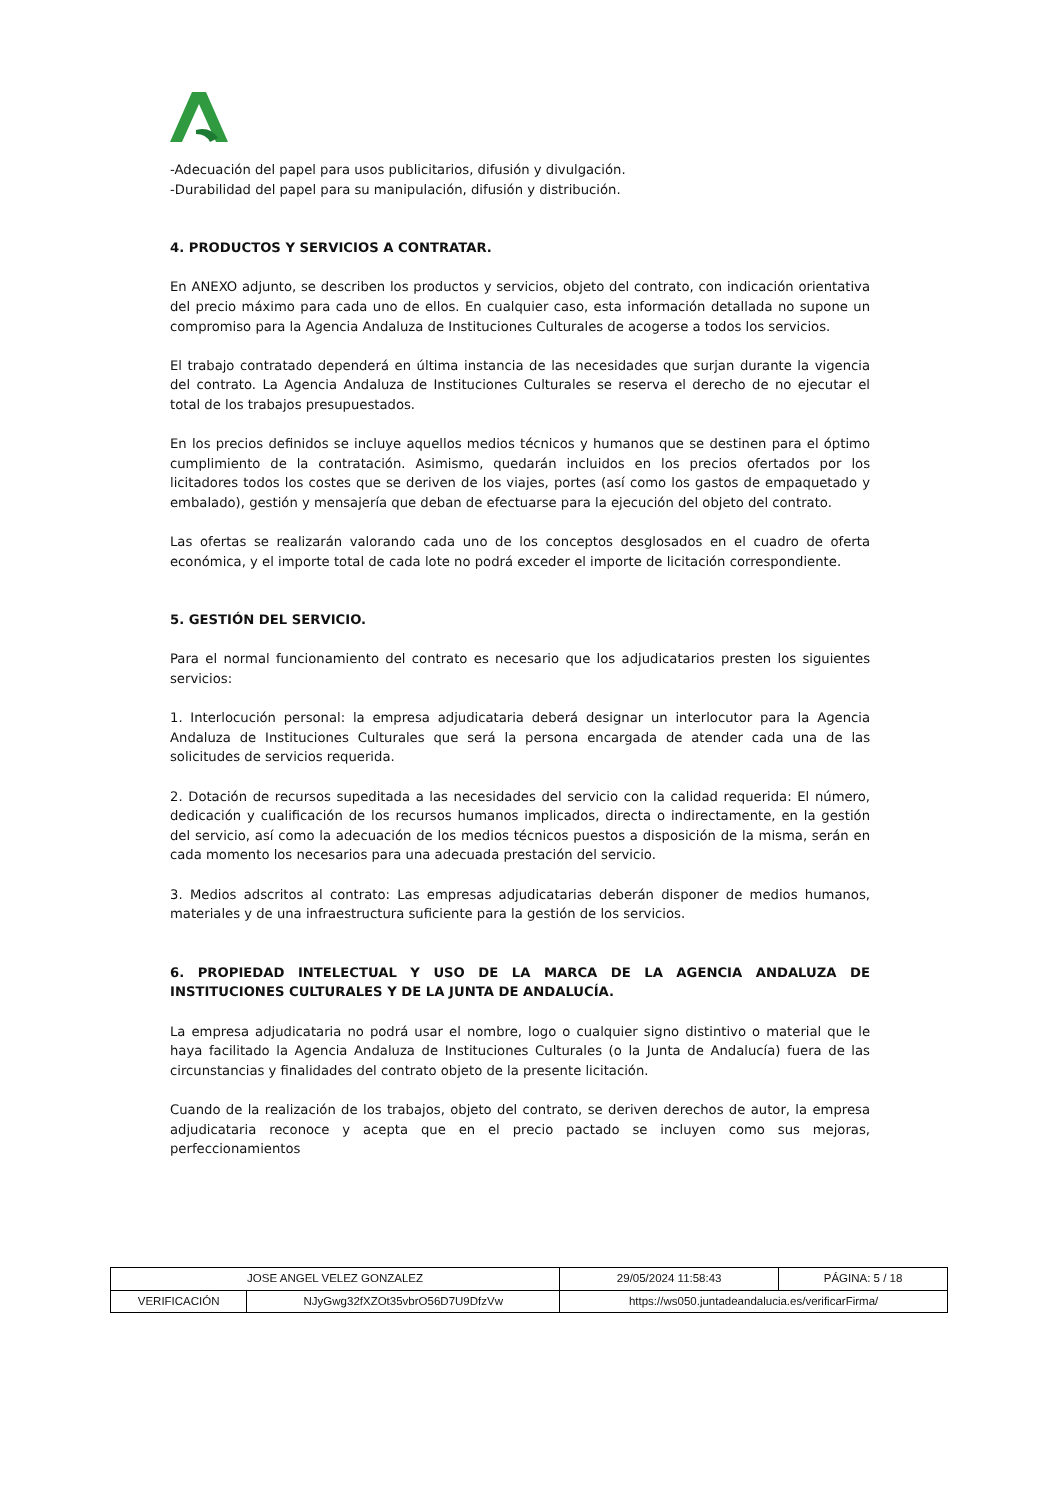-Adecuación del papel para usos publicitarios, difusión y divulgación.
-Durabilidad del papel para su manipulación, difusión y distribución.
4. PRODUCTOS Y SERVICIOS A CONTRATAR.
En ANEXO adjunto, se describen los productos y servicios, objeto del contrato, con indicación orientativa del precio máximo para cada uno de ellos. En cualquier caso, esta información detallada no supone un compromiso para la Agencia Andaluza de Instituciones Culturales de acogerse a todos los servicios.
El trabajo contratado dependerá en última instancia de las necesidades que surjan durante la vigencia del contrato. La Agencia Andaluza de Instituciones Culturales se reserva el derecho de no ejecutar el total de los trabajos presupuestados.
En los precios definidos se incluye aquellos medios técnicos y humanos que se destinen para el óptimo cumplimiento de la contratación. Asimismo, quedarán incluidos en los precios ofertados por los licitadores todos los costes que se deriven de los viajes, portes (así como los gastos de empaquetado y embalado), gestión y mensajería que deban de efectuarse para la ejecución del objeto del contrato.
Las ofertas se realizarán valorando cada uno de los conceptos desglosados en el cuadro de oferta económica, y el importe total de cada lote no podrá exceder el importe de licitación correspondiente.
5. GESTIÓN DEL SERVICIO.
Para el normal funcionamiento del contrato es necesario que los adjudicatarios presten los siguientes servicios:
1. Interlocución personal: la empresa adjudicataria deberá designar un interlocutor para la Agencia Andaluza de Instituciones Culturales que será la persona encargada de atender cada una de las solicitudes de servicios requerida.
2. Dotación de recursos supeditada a las necesidades del servicio con la calidad requerida: El número, dedicación y cualificación de los recursos humanos implicados, directa o indirectamente, en la gestión del servicio, así como la adecuación de los medios técnicos puestos a disposición de la misma, serán en cada momento los necesarios para una adecuada prestación del servicio.
3. Medios adscritos al contrato: Las empresas adjudicatarias deberán disponer de medios humanos, materiales y de una infraestructura suficiente para la gestión de los servicios.
6. PROPIEDAD INTELECTUAL Y USO DE LA MARCA DE LA AGENCIA ANDALUZA DE INSTITUCIONES CULTURALES Y DE LA JUNTA DE ANDALUCÍA.
La empresa adjudicataria no podrá usar el nombre, logo o cualquier signo distintivo o material que le haya facilitado la Agencia Andaluza de Instituciones Culturales (o la Junta de Andalucía) fuera de las circunstancias y finalidades del contrato objeto de la presente licitación.
Cuando de la realización de los trabajos, objeto del contrato, se deriven derechos de autor, la empresa adjudicataria reconoce y acepta que en el precio pactado se incluyen como sus mejoras, perfeccionamientos
| JOSE ANGEL VELEZ GONZALEZ | | 29/05/2024 11:58:43 | PÁGINA: 5 / 18 |
| VERIFICACIÓN | NJyGwg32fXZOt35vbrO56D7U9DfzVw | https://ws050.juntadeandalucia.es/verificarFirma/ | |